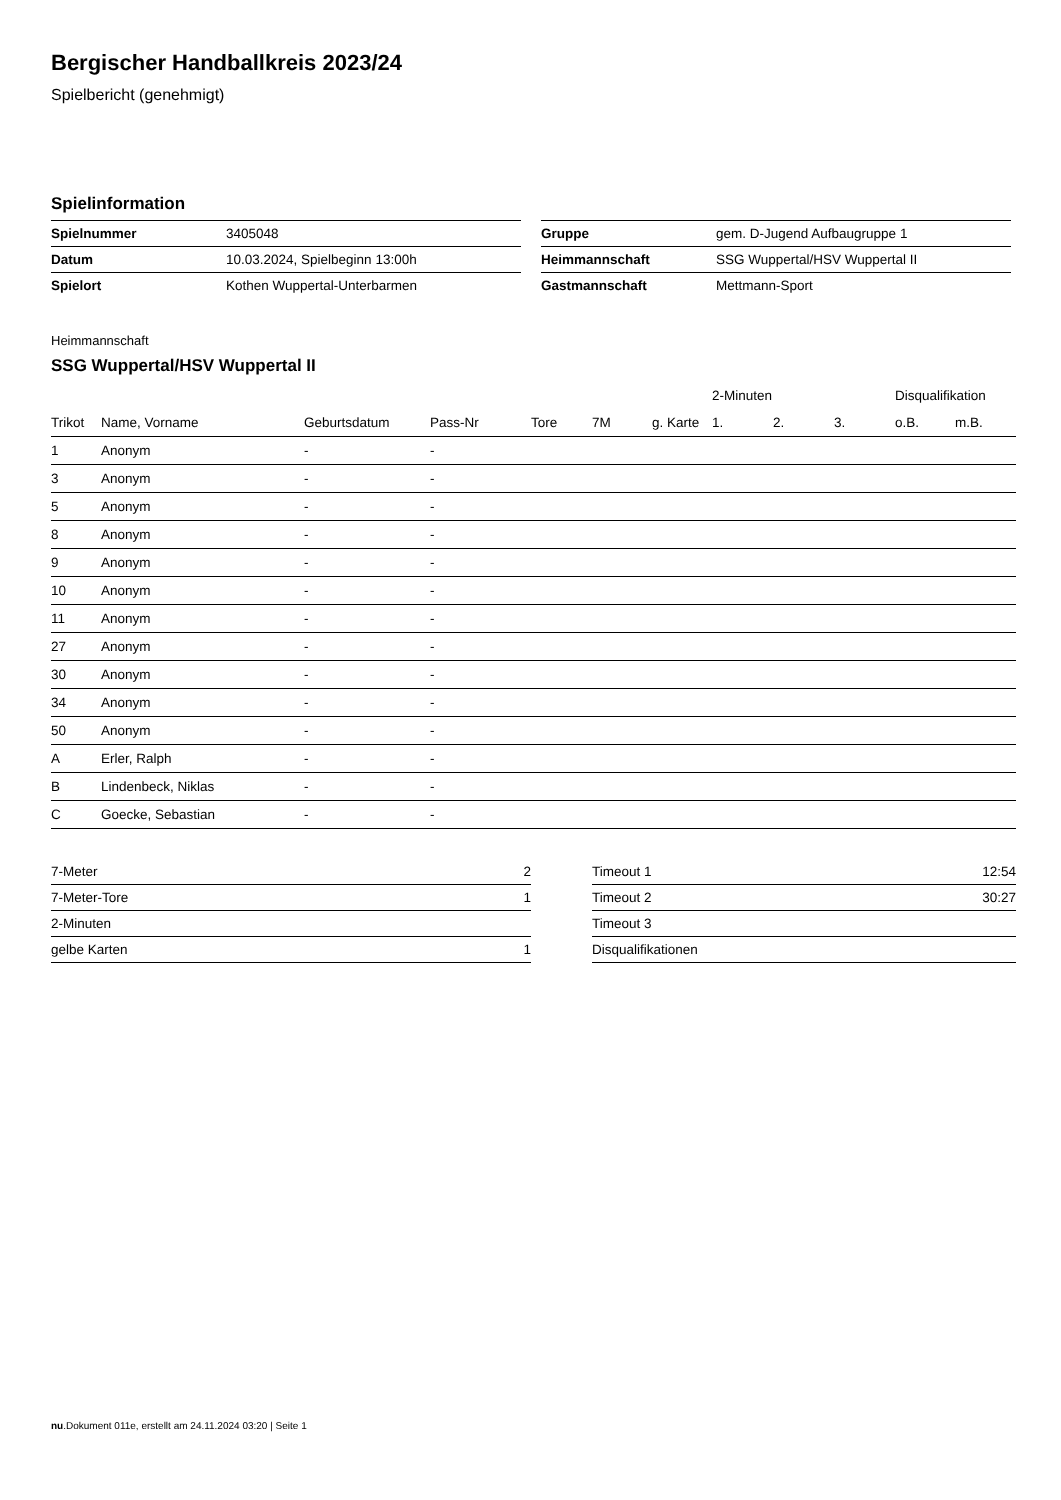Bergischer Handballkreis 2023/24
Spielbericht (genehmigt)
Spielinformation
| Spielnummer | 3405048 |
| Datum | 10.03.2024, Spielbeginn 13:00h |
| Spielort | Kothen Wuppertal-Unterbarmen |
| Gruppe | gem. D-Jugend Aufbaugruppe 1 |
| Heimmannschaft | SSG Wuppertal/HSV Wuppertal II |
| Gastmannschaft | Mettmann-Sport |
Heimmannschaft
SSG Wuppertal/HSV Wuppertal II
| | | | | | | | 2-Minuten | | | Disqualifikation | |
| --- | --- | --- | --- | --- | --- | --- | --- | --- | --- | --- | --- |
| Trikot | Name, Vorname | Geburtsdatum | Pass-Nr | Tore | 7M | g. Karte | 1. | 2. | 3. | o.B. | m.B. |
| 1 | Anonym | - | - | | | | | | | | |
| 3 | Anonym | - | - | | | | | | | | |
| 5 | Anonym | - | - | | | | | | | | |
| 8 | Anonym | - | - | | | | | | | | |
| 9 | Anonym | - | - | | | | | | | | |
| 10 | Anonym | - | - | | | | | | | | |
| 11 | Anonym | - | - | | | | | | | | |
| 27 | Anonym | - | - | | | | | | | | |
| 30 | Anonym | - | - | | | | | | | | |
| 34 | Anonym | - | - | | | | | | | | |
| 50 | Anonym | - | - | | | | | | | | |
| A | Erler, Ralph | - | - | | | | | | | | |
| B | Lindenbeck, Niklas | - | - | | | | | | | | |
| C | Goecke, Sebastian | - | - | | | | | | | | |
| 7-Meter | 2 |
| 7-Meter-Tore | 1 |
| 2-Minuten | |
| gelbe Karten | 1 |
| Timeout 1 | 12:54 |
| Timeout 2 | 30:27 |
| Timeout 3 | |
| Disqualifikationen | |
nu.Dokument 011e, erstellt am 24.11.2024 03:20 | Seite 1